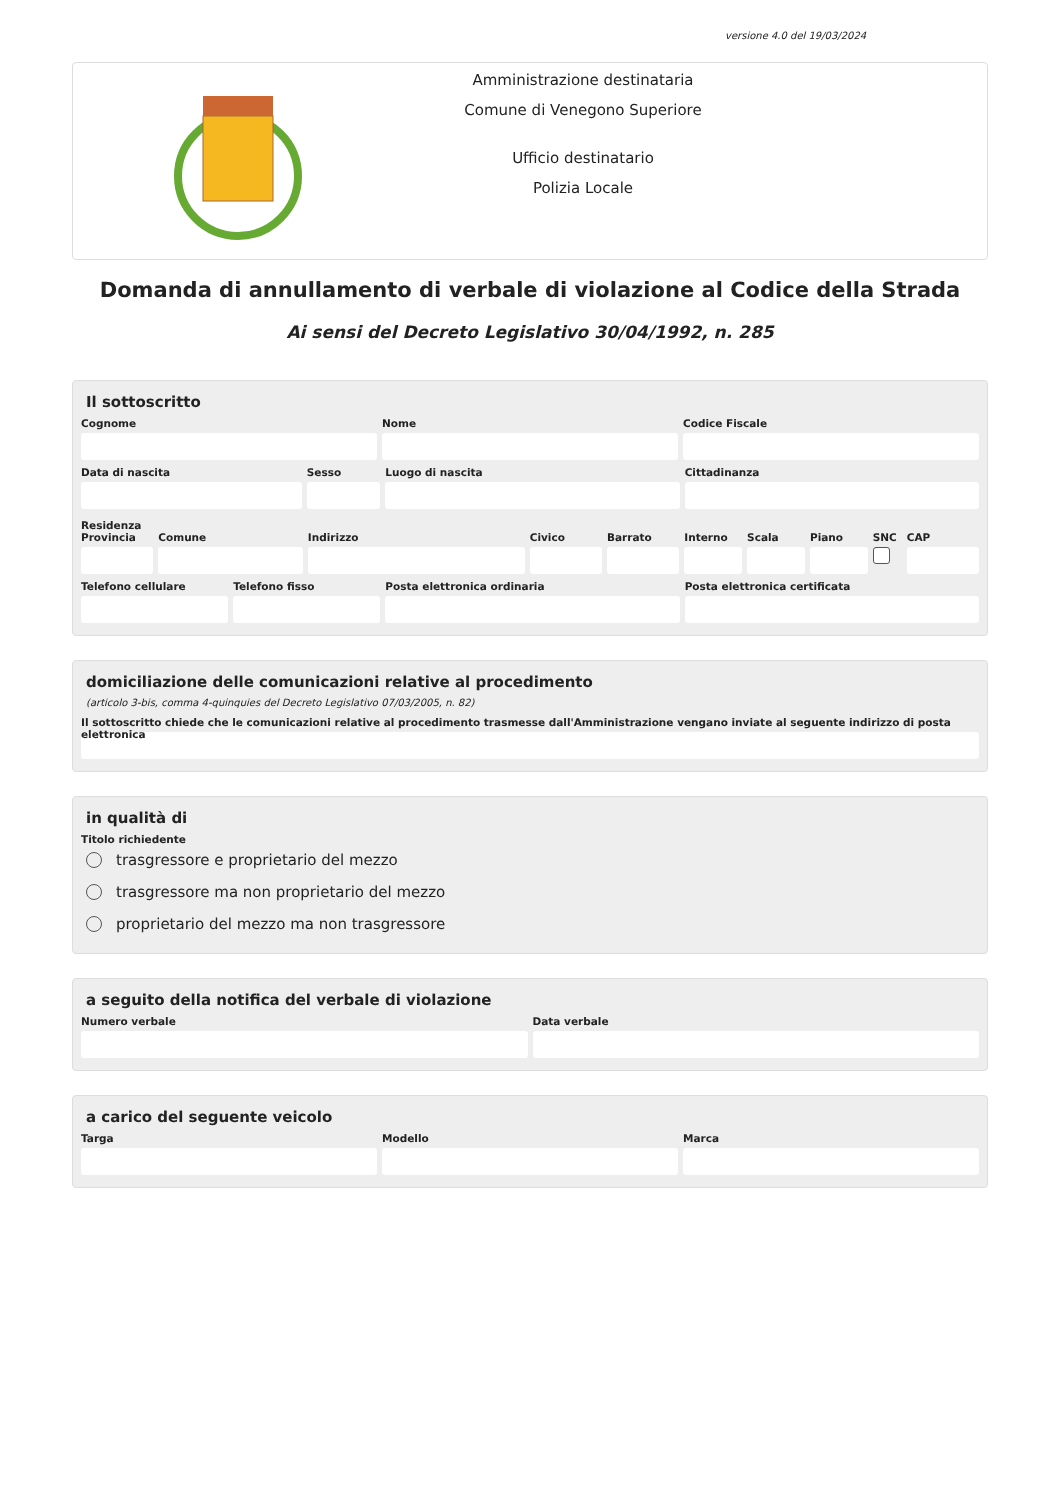versione 4.0 del 19/03/2024
Amministrazione destinataria
Comune di Venegono Superiore
Ufficio destinatario
Polizia Locale
Domanda di annullamento di verbale di violazione al Codice della Strada
Ai sensi del Decreto Legislativo 30/04/1992, n. 285
Il sottoscritto
Cognome Nome Codice Fiscale
Data di nascita Sesso Luogo di nascita Cittadinanza
Residenza
Provincia Comune Indirizzo Civico Barrato Interno Scala Piano SNC CAP
Telefono cellulare Telefono fisso Posta elettronica ordinaria Posta elettronica certificata
domiciliazione delle comunicazioni relative al procedimento
(articolo 3-bis, comma 4-quinquies del Decreto Legislativo 07/03/2005, n. 82)
Il sottoscritto chiede che le comunicazioni relative al procedimento trasmesse dall'Amministrazione vengano inviate al seguente indirizzo di posta elettronica
in qualità di
Titolo richiedente
trasgressore e proprietario del mezzo
trasgressore ma non proprietario del mezzo
proprietario del mezzo ma non trasgressore
a seguito della notifica del verbale di violazione
Numero verbale Data verbale
a carico del seguente veicolo
Targa Modello Marca